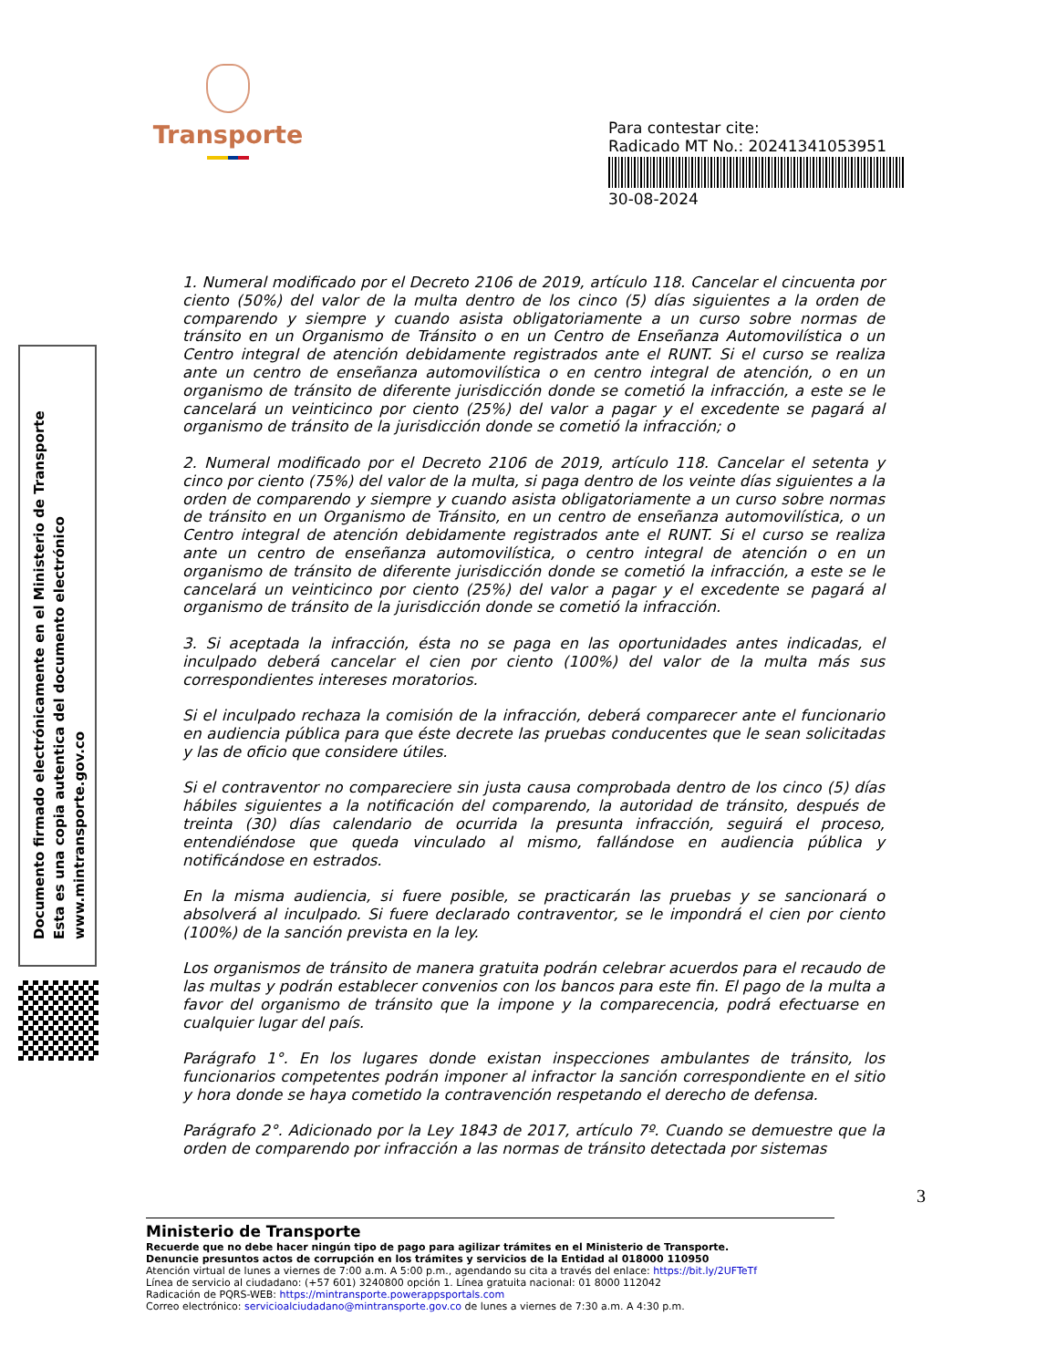Transporte
Para contestar cite:
Radicado MT No.: 20241341053951
30-08-2024
Documento firmado electrónicamente en el Ministerio de Transporte
Esta es una copia autentica del documento electrónico
www.mintransporte.gov.co
1. Numeral modificado por el Decreto 2106 de 2019, artículo 118. Cancelar el cincuenta por ciento (50%) del valor de la multa dentro de los cinco (5) días siguientes a la orden de comparendo y siempre y cuando asista obligatoriamente a un curso sobre normas de tránsito en un Organismo de Tránsito o en un Centro de Enseñanza Automovilística o un Centro integral de atención debidamente registrados ante el RUNT. Si el curso se realiza ante un centro de enseñanza automovilística o en centro integral de atención, o en un organismo de tránsito de diferente jurisdicción donde se cometió la infracción, a este se le cancelará un veinticinco por ciento (25%) del valor a pagar y el excedente se pagará al organismo de tránsito de la jurisdicción donde se cometió la infracción; o
2. Numeral modificado por el Decreto 2106 de 2019, artículo 118. Cancelar el setenta y cinco por ciento (75%) del valor de la multa, si paga dentro de los veinte días siguientes a la orden de comparendo y siempre y cuando asista obligatoriamente a un curso sobre normas de tránsito en un Organismo de Tránsito, en un centro de enseñanza automovilística, o un Centro integral de atención debidamente registrados ante el RUNT. Si el curso se realiza ante un centro de enseñanza automovilística, o centro integral de atención o en un organismo de tránsito de diferente jurisdicción donde se cometió la infracción, a este se le cancelará un veinticinco por ciento (25%) del valor a pagar y el excedente se pagará al organismo de tránsito de la jurisdicción donde se cometió la infracción.
3. Si aceptada la infracción, ésta no se paga en las oportunidades antes indicadas, el inculpado deberá cancelar el cien por ciento (100%) del valor de la multa más sus correspondientes intereses moratorios.
Si el inculpado rechaza la comisión de la infracción, deberá comparecer ante el funcionario en audiencia pública para que éste decrete las pruebas conducentes que le sean solicitadas y las de oficio que considere útiles.
Si el contraventor no compareciere sin justa causa comprobada dentro de los cinco (5) días hábiles siguientes a la notificación del comparendo, la autoridad de tránsito, después de treinta (30) días calendario de ocurrida la presunta infracción, seguirá el proceso, entendiéndose que queda vinculado al mismo, fallándose en audiencia pública y notificándose en estrados.
En la misma audiencia, si fuere posible, se practicarán las pruebas y se sancionará o absolverá al inculpado. Si fuere declarado contraventor, se le impondrá el cien por ciento (100%) de la sanción prevista en la ley.
Los organismos de tránsito de manera gratuita podrán celebrar acuerdos para el recaudo de las multas y podrán establecer convenios con los bancos para este fin. El pago de la multa a favor del organismo de tránsito que la impone y la comparecencia, podrá efectuarse en cualquier lugar del país.
Parágrafo 1°. En los lugares donde existan inspecciones ambulantes de tránsito, los funcionarios competentes podrán imponer al infractor la sanción correspondiente en el sitio y hora donde se haya cometido la contravención respetando el derecho de defensa.
Parágrafo 2°. Adicionado por la Ley 1843 de 2017, artículo 7º. Cuando se demuestre que la orden de comparendo por infracción a las normas de tránsito detectada por sistemas
3
Ministerio de Transporte
Recuerde que no debe hacer ningún tipo de pago para agilizar trámites en el Ministerio de Transporte.
Denuncie presuntos actos de corrupción en los trámites y servicios de la Entidad al 018000 110950
Atención virtual de lunes a viernes de 7:00 a.m. A 5:00 p.m., agendando su cita a través del enlace: https://bit.ly/2UFTeTf
Línea de servicio al ciudadano: (+57 601) 3240800 opción 1. Línea gratuita nacional: 01 8000 112042
Radicación de PQRS-WEB: https://mintransporte.powerappsportals.com
Correo electrónico: servicioalciudadano@mintransporte.gov.co de lunes a viernes de 7:30 a.m. A 4:30 p.m.